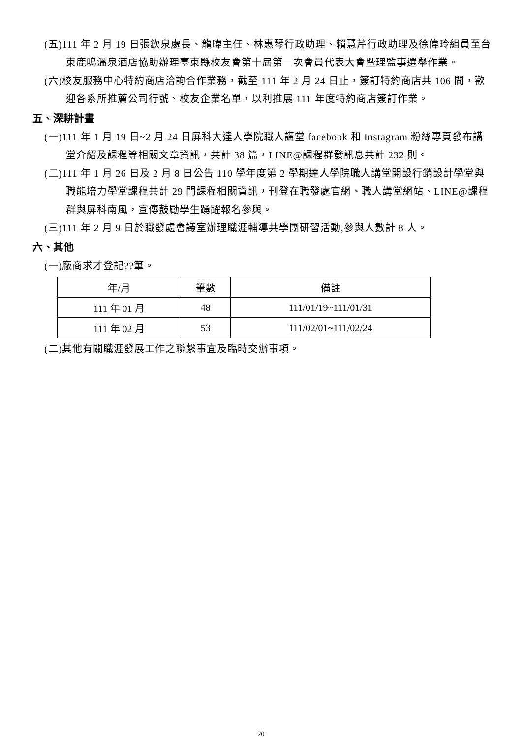(五)111 年 2 月 19 日張欽泉處長、龍暐主任、林惠琴行政助理、賴慧芹行政助理及徐偉玲組員至台東鹿鳴溫泉酒店協助辦理臺東縣校友會第十屆第一次會員代表大會暨理監事選舉作業。
(六)校友服務中心特約商店洽詢合作業務，截至 111 年 2 月 24 日止，簽訂特約商店共 106 間，歡迎各系所推薦公司行號、校友企業名單，以利推展 111 年度特約商店簽訂作業。
五、深耕計畫
(一)111 年 1 月 19 日~2 月 24 日屏科大達人學院職人講堂 facebook 和 Instagram 粉絲專頁發布講堂介紹及課程等相關文章資訊，共計 38 篇，LINE@課程群發訊息共計 232 則。
(二)111 年 1 月 26 日及 2 月 8 日公告 110 學年度第 2 學期達人學院職人講堂開設行銷設計學堂與職能培力學堂課程共計 29 門課程相關資訊，刊登在職發處官網、職人講堂網站、LINE@課程群與屏科南風，宣傳鼓勵學生踴躍報名參與。
(三)111 年 2 月 9 日於職發處會議室辦理職涯輔導共學團研習活動,參與人數計 8 人。
六、其他
(一)廠商求才登記??筆。
| 年/月 | 筆數 | 備註 |
| --- | --- | --- |
| 111 年 01 月 | 48 | 111/01/19~111/01/31 |
| 111 年 02 月 | 53 | 111/02/01~111/02/24 |
(二)其他有關職涯發展工作之聯繫事宜及臨時交辦事項。
20